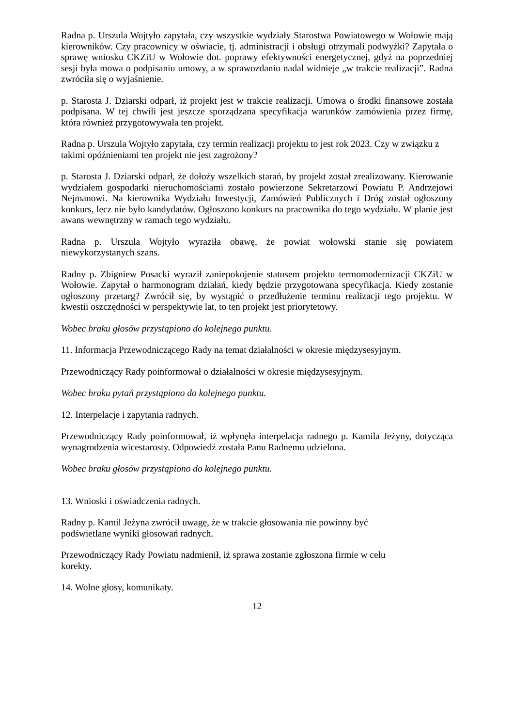Radna p. Urszula Wojtyło zapytała, czy wszystkie wydziały Starostwa Powiatowego w Wołowie mają kierowników. Czy pracownicy w oświacie, tj. administracji i obsługi otrzymali podwyżki? Zapytała o sprawę wniosku CKZiU w Wołowie dot. poprawy efektywności energetycznej, gdyż na poprzedniej sesji była mowa o podpisaniu umowy, a w sprawozdaniu nadal widnieje „w trakcie realizacji”. Radna zwróciła się o wyjaśnienie.
p. Starosta J. Dziarski odparł, iż projekt jest w trakcie realizacji. Umowa o środki finansowe została podpisana. W tej chwili jest jeszcze sporządzana specyfikacja warunków zamówienia przez firmę, która również przygotowywała ten projekt.
Radna p. Urszula Wojtyło zapytała, czy termin realizacji projektu to jest rok 2023. Czy w związku z takimi opóźnieniami ten projekt nie jest zagrożony?
p. Starosta J. Dziarski odparł, że dołoży wszelkich starań, by projekt został zrealizowany. Kierowanie wydziałem gospodarki nieruchomościami zostało powierzone Sekretarzowi Powiatu P. Andrzejowi Nejmanowi. Na kierownika Wydziału Inwestycji, Zamówień Publicznych i Dróg został ogłoszony konkurs, lecz nie było kandydatów. Ogłoszono konkurs na pracownika do tego wydziału. W planie jest awans wewnętrzny w ramach tego wydziału.
Radna p. Urszula Wojtyło wyraziła obawę, że powiat wołowski stanie się powiatem niewykorzystanych szans.
Radny p. Zbigniew Posacki wyraził zaniepokojenie statusem projektu termomodernizacji CKZiU w Wołowie. Zapytał o harmonogram działań, kiedy będzie przygotowana specyfikacja. Kiedy zostanie ogłoszony przetarg? Zwrócił się, by wystąpić o przedłużenie terminu realizacji tego projektu. W kwestii oszczędności w perspektywie lat, to ten projekt jest priorytetowy.
Wobec braku głosów przystąpiono do kolejnego punktu.
11. Informacja Przewodniczącego Rady na temat działalności w okresie międzysesyjnym.
Przewodniczący Rady poinformował o działalności w okresie międzysesyjnym.
Wobec braku pytań przystąpiono do kolejnego punktu.
12. Interpelacje i zapytania radnych.
Przewodniczący Rady poinformował, iż wpłynęła interpelacja radnego p. Kamila Jeżyny, dotycząca wynagrodzenia wicestarosty. Odpowiedź została Panu Radnemu udzielona.
Wobec braku głosów przystąpiono do kolejnego punktu.
13. Wnioski i oświadczenia radnych.
Radny p. Kamil Jeżyna zwrócił uwagę, że w trakcie głosowania nie powinny być
podświetlane wyniki głosowań radnych.
Przewodniczący Rady Powiatu nadmienił, iż sprawa zostanie zgłoszona firmie w celu
korekty.
14. Wolne głosy, komunikaty.
12